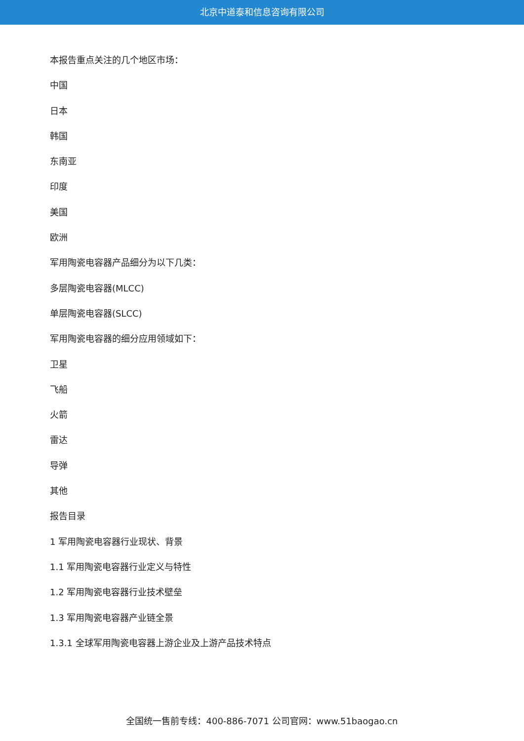北京中道泰和信息咨询有限公司
本报告重点关注的几个地区市场：
中国
日本
韩国
东南亚
印度
美国
欧洲
军用陶瓷电容器产品细分为以下几类：
多层陶瓷电容器(MLCC)
单层陶瓷电容器(SLCC)
军用陶瓷电容器的细分应用领域如下：
卫星
飞船
火箭
雷达
导弹
其他
报告目录
1 军用陶瓷电容器行业现状、背景
1.1 军用陶瓷电容器行业定义与特性
1.2 军用陶瓷电容器行业技术壁垒
1.3 军用陶瓷电容器产业链全景
1.3.1 全球军用陶瓷电容器上游企业及上游产品技术特点
全国统一售前专线：400-886-7071 公司官网：www.51baogao.cn